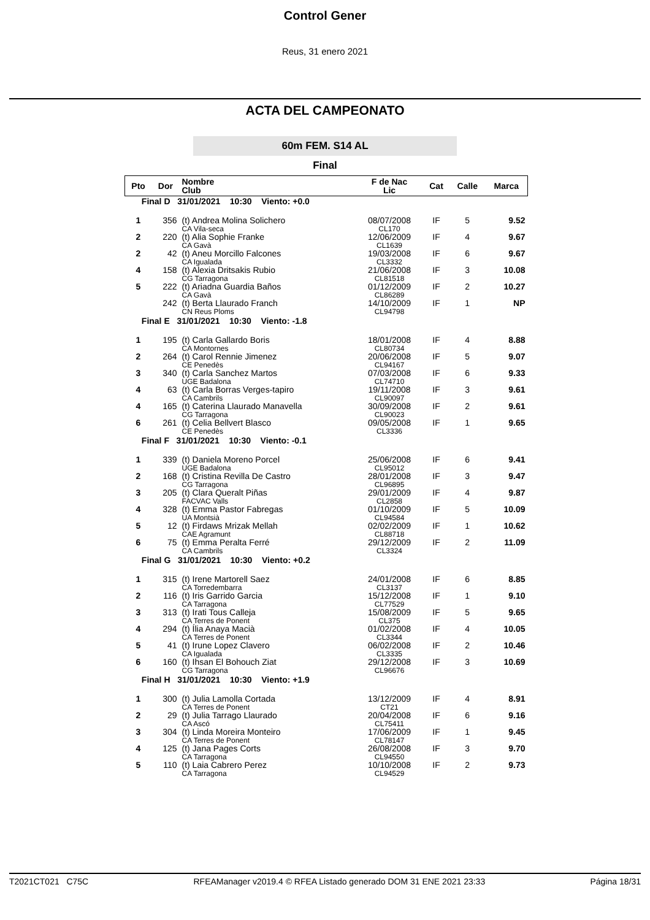Control Gener
Reus, 31 enero 2021
ACTA DEL CAMPEONATO
60m FEM. S14 AL
Final
| Pto | Dor | Nombre Club | F de Nac Lic | Cat | Calle | Marca |
| --- | --- | --- | --- | --- | --- | --- |
| Final D 31/01/2021 10:30 Viento: +0.0 | | | | | | |
| 1 | 356 | (t) Andrea Molina Solichero CA Vila-seca | 08/07/2008 CL170 | IF | 5 | 9.52 |
| 2 | 220 | (t) Alia Sophie Franke CA Gavà | 12/06/2009 CL1639 | IF | 4 | 9.67 |
| 2 | 42 | (t) Aneu Morcillo Falcones CA Igualada | 19/03/2008 CL3332 | IF | 6 | 9.67 |
| 4 | 158 | (t) Alexia Dritsakis Rubio CG Tarragona | 21/06/2008 CL81518 | IF | 3 | 10.08 |
| 5 | 222 | (t) Ariadna Guardia Baños CA Gavà | 01/12/2009 CL86289 | IF | 2 | 10.27 |
| | 242 | (t) Berta Llaurado Franch CN Reus Ploms | 14/10/2009 CL94798 | IF | 1 | NP |
| Final E 31/01/2021 10:30 Viento: -1.8 | | | | | | |
| 1 | 195 | (t) Carla Gallardo Boris CA Montornes | 18/01/2008 CL80734 | IF | 4 | 8.88 |
| 2 | 264 | (t) Carol Rennie Jimenez CE Penedès | 20/06/2008 CL94167 | IF | 5 | 9.07 |
| 3 | 340 | (t) Carla Sanchez Martos UGE Badalona | 07/03/2008 CL74710 | IF | 6 | 9.33 |
| 4 | 63 | (t) Carla Borras Verges-tapiro CA Cambrils | 19/11/2008 CL90097 | IF | 3 | 9.61 |
| 4 | 165 | (t) Caterina Llaurado Manavella CG Tarragona | 30/09/2008 CL90023 | IF | 2 | 9.61 |
| 6 | 261 | (t) Celia Bellvert Blasco CE Penedès | 09/05/2008 CL3336 | IF | 1 | 9.65 |
| Final F 31/01/2021 10:30 Viento: -0.1 | | | | | | |
| 1 | 339 | (t) Daniela Moreno Porcel UGE Badalona | 25/06/2008 CL95012 | IF | 6 | 9.41 |
| 2 | 168 | (t) Cristina Revilla De Castro CG Tarragona | 28/01/2008 CL96895 | IF | 3 | 9.47 |
| 3 | 205 | (t) Clara Queralt Piñas FACVAC Valls | 29/01/2009 CL2858 | IF | 4 | 9.87 |
| 4 | 328 | (t) Emma Pastor Fabregas UA Montsià | 01/10/2009 CL94584 | IF | 5 | 10.09 |
| 5 | 12 | (t) Firdaws Mrizak Mellah CAE Agramunt | 02/02/2009 CL88718 | IF | 1 | 10.62 |
| 6 | 75 | (t) Emma Peralta Ferré CA Cambrils | 29/12/2009 CL3324 | IF | 2 | 11.09 |
| Final G 31/01/2021 10:30 Viento: +0.2 | | | | | | |
| 1 | 315 | (t) Irene Martorell Saez CA Torredembarra | 24/01/2008 CL3137 | IF | 6 | 8.85 |
| 2 | 116 | (t) Iris Garrido Garcia CA Tarragona | 15/12/2008 CL77529 | IF | 1 | 9.10 |
| 3 | 313 | (t) Irati Tous Calleja CA Terres de Ponent | 15/08/2009 CL375 | IF | 5 | 9.65 |
| 4 | 294 | (t) Ília Anaya Macià CA Terres de Ponent | 01/02/2008 CL3344 | IF | 4 | 10.05 |
| 5 | 41 | (t) Irune Lopez Clavero CA Igualada | 06/02/2008 CL3335 | IF | 2 | 10.46 |
| 6 | 160 | (t) Ihsan El Bohouch Ziat CG Tarragona | 29/12/2008 CL96676 | IF | 3 | 10.69 |
| Final H 31/01/2021 10:30 Viento: +1.9 | | | | | | |
| 1 | 300 | (t) Julia Lamolla Cortada CA Terres de Ponent | 13/12/2009 CT21 | IF | 4 | 8.91 |
| 2 | 29 | (t) Julia Tarrago Llaurado CA Ascó | 20/04/2008 CL75411 | IF | 6 | 9.16 |
| 3 | 304 | (t) Linda Moreira Monteiro CA Terres de Ponent | 17/06/2009 CL78147 | IF | 1 | 9.45 |
| 4 | 125 | (t) Jana Pages Corts CA Tarragona | 26/08/2008 CL94550 | IF | 3 | 9.70 |
| 5 | 110 | (t) Laia Cabrero Perez CA Tarragona | 10/10/2008 CL94529 | IF | 2 | 9.73 |
T2021CT021 C75C RFEAManager v2019.4 © RFEA Listado generado DOM 31 ENE 2021 23:33 Página 18/31